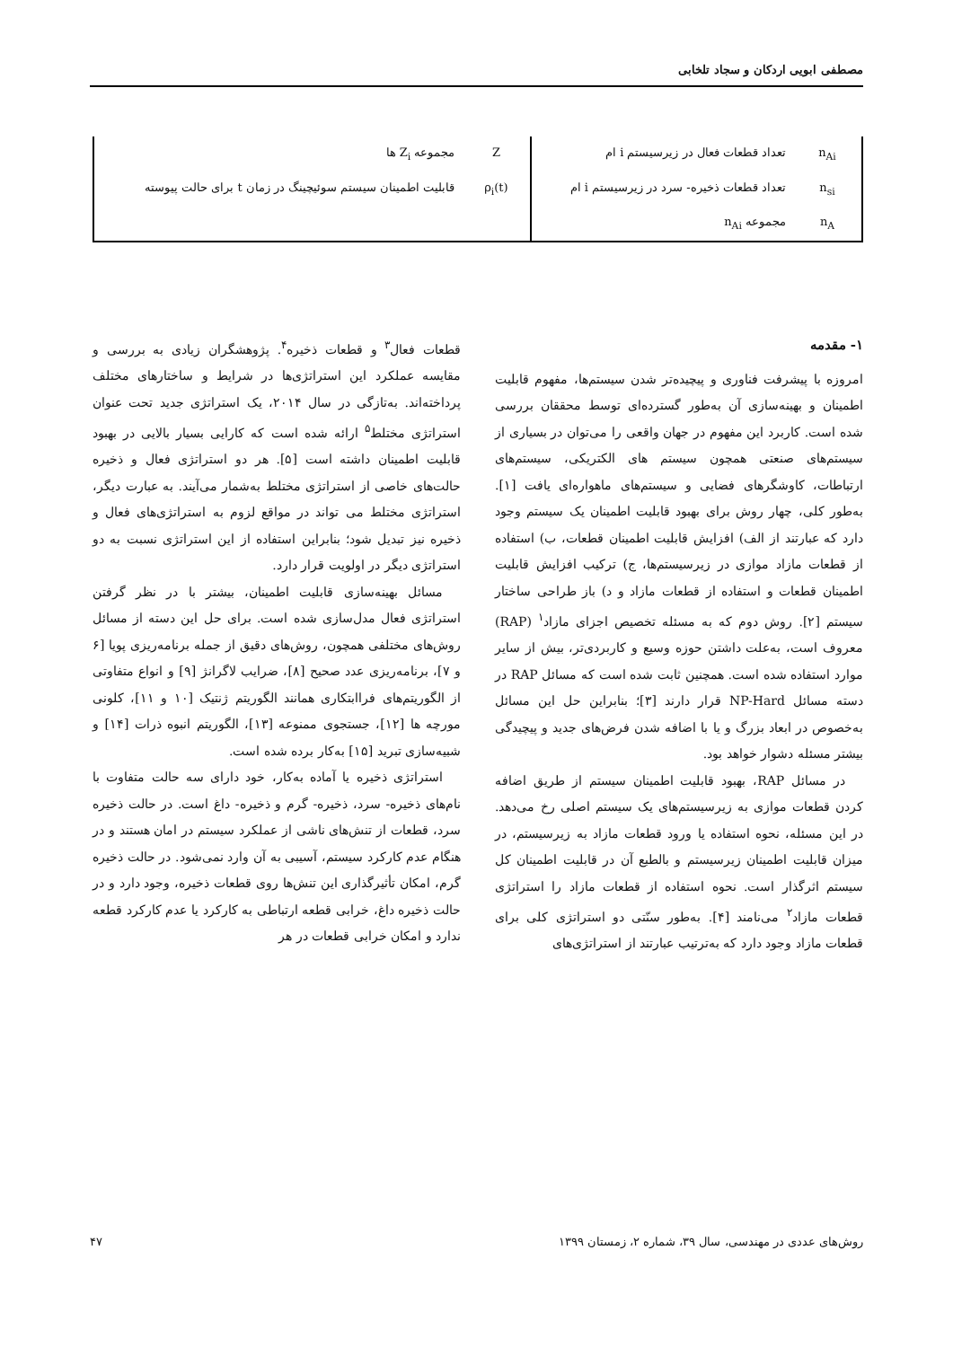مصطفی ابویی اردکان و سجاد تلخابی
| n<sub>Ai</sub> | تعداد قطعات فعال در زیرسیستم i ام | Z | مجموعه Z<sub>i</sub> ها |
| n<sub>si</sub> | تعداد قطعات ذخیره- سرد در زیرسیستم i ام | ρ<sub>i</sub>(t) | قابلیت اطمینان سیستم سوئیچینگ در زمان t برای حالت پیوسته |
| n<sub>A</sub> | مجموعه n<sub>Ai</sub> | | |
۱- مقدمه
امروزه با پیشرفت فناوری و پیچیده‌تر شدن سیستم‌ها، مفهوم قابلیت اطمینان و بهینه‌سازی آن به‌طور گسترده‌ای توسط محققان بررسی شده است. کاربرد این مفهوم در جهان واقعی را می‌توان در بسیاری از سیستم‌های صنعتی همچون سیستم های الکتریکی، سیستم‌های ارتباطات، کاوشگرهای فضایی و سیستم‌های ماهواره‌ای یافت [۱]. به‌طور کلی، چهار روش برای بهبود قابلیت اطمینان یک سیستم وجود دارد که عبارتند از الف) افزایش قابلیت اطمینان قطعات، ب) استفاده از قطعات مازاد موازی در زیرسیستم‌ها، ج) ترکیب افزایش قابلیت اطمینان قطعات و استفاده از قطعات مازاد و د) باز طراحی ساختار سیستم [۲]. روش دوم که به مسئله تخصیص اجزای مازاد<sup>۱</sup> (RAP) معروف است، به‌علت داشتن حوزه وسیع و کاربردی‌تر، بیش از سایر موارد استفاده شده است. همچنین ثابت شده است که مسائل RAP در دسته مسائل NP-Hard قرار دارند [۳]؛ بنابراین حل این مسائل به‌خصوص در ابعاد بزرگ و یا با اضافه شدن فرض‌های جدید و پیچیدگی بیشتر مسئله دشوار خواهد بود.
در مسائل RAP، بهبود قابلیت اطمینان سیستم از طریق اضافه کردن قطعات موازی به زیرسیستم‌های یک سیستم اصلی رخ می‌دهد. در این مسئله، نحوه استفاده یا ورود قطعات مازاد به زیرسیستم، در میزان قابلیت اطمینان زیرسیستم و بالطبع آن در قابلیت اطمینان کل سیستم اثرگذار است. نحوه استفاده از قطعات مازاد را استراتژی قطعات مازاد<sup>۲</sup> می‌نامند [۴]. به‌طور سنّتی دو استراتژی کلی برای قطعات مازاد وجود دارد که به‌ترتیب عبارتند از استراتژی‌های
قطعات فعال<sup>۳</sup> و قطعات ذخیره<sup>۴</sup>. پژوهشگران زیادی به بررسی و مقایسه عملکرد این استراتژی‌ها در شرایط و ساختارهای مختلف پرداخته‌اند. به‌تازگی در سال ۲۰۱۴، یک استراتژی جدید تحت عنوان استراتژی مختلط<sup>۵</sup> ارائه شده است که کارایی بسیار بالایی در بهبود قابلیت اطمینان داشته است [۵]. هر دو استراتژی فعال و ذخیره حالت‌های خاصی از استراتژی مختلط به‌شمار می‌آیند. به عبارت دیگر، استراتژی مختلط می تواند در مواقع لزوم به استراتژی‌های فعال و ذخیره نیز تبدیل شود؛ بنابراین استفاده از این استراتژی نسبت به دو استراتژی دیگر در اولویت قرار دارد.
مسائل بهینه‌سازی قابلیت اطمینان، بیشتر با در نظر گرفتن استراتژی فعال مدل‌سازی شده است. برای حل این دسته از مسائل روش‌های مختلفی همچون، روش‌های دقیق از جمله برنامه‌ریزی پویا [۶ و ۷]، برنامه‌ریزی عدد صحیح [۸]، ضرایب لاگرانژ [۹] و انواع متفاوتی از الگوریتم‌های فراابتکاری همانند الگوریتم ژنتیک [۱۰ و ۱۱]، کلونی مورچه ها [۱۲]، جستجوی ممنوعه [۱۳]، الگوریتم انبوه ذرات [۱۴] و شبیه‌سازی تبرید [۱۵] به‌کار برده شده است.
استراتژی ذخیره یا آماده به‌کار، خود دارای سه حالت متفاوت با نام‌های ذخیره- سرد، ذخیره- گرم و ذخیره- داغ است. در حالت ذخیره سرد، قطعات از تنش‌های ناشی از عملکرد سیستم در امان هستند و در هنگام عدم کارکرد سیستم، آسیبی به آن وارد نمی‌شود. در حالت ذخیره گرم، امکان تأثیرگذاری این تنش‌ها روی قطعات ذخیره، وجود دارد و در حالت ذخیره داغ، خرابی قطعه ارتباطی به کارکرد یا عدم کارکرد قطعه ندارد و امکان خرابی قطعات در هر
روش‌های عددی در مهندسی، سال ۳۹، شماره ۲، زمستان ۱۳۹۹ ۴۷